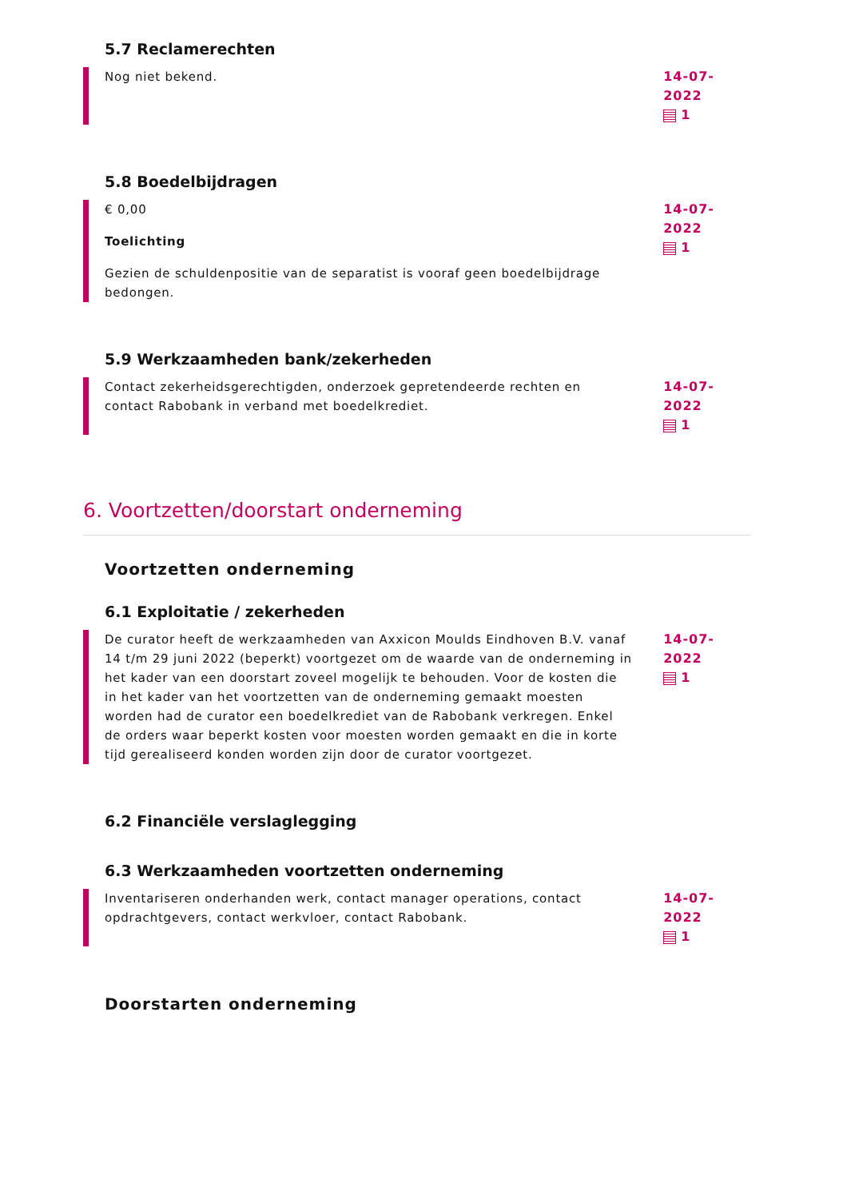5.7 Reclamerechten
Nog niet bekend. 14-07-2022
1
5.8 Boedelbijdragen
€ 0,00
Toelichting
Gezien de schuldenpositie van de separatist is vooraf geen boedelbijdrage bedongen.
14-07-2022
1
5.9 Werkzaamheden bank/zekerheden
Contact zekerheidsgerechtigden, onderzoek gepretendeerde rechten en contact Rabobank in verband met boedelkrediet.
14-07-2022
1
6. Voortzetten/doorstart onderneming
Voortzetten onderneming
6.1 Exploitatie / zekerheden
De curator heeft de werkzaamheden van Axxicon Moulds Eindhoven B.V. vanaf 14 t/m 29 juni 2022 (beperkt) voortgezet om de waarde van de onderneming in het kader van een doorstart zoveel mogelijk te behouden. Voor de kosten die in het kader van het voortzetten van de onderneming gemaakt moesten worden had de curator een boedelkrediet van de Rabobank verkregen. Enkel de orders waar beperkt kosten voor moesten worden gemaakt en die in korte tijd gerealiseerd konden worden zijn door de curator voortgezet.
14-07-2022
1
6.2 Financiële verslaglegging
6.3 Werkzaamheden voortzetten onderneming
Inventariseren onderhanden werk, contact manager operations, contact opdrachtgevers, contact werkvloer, contact Rabobank.
14-07-2022
1
Doorstarten onderneming